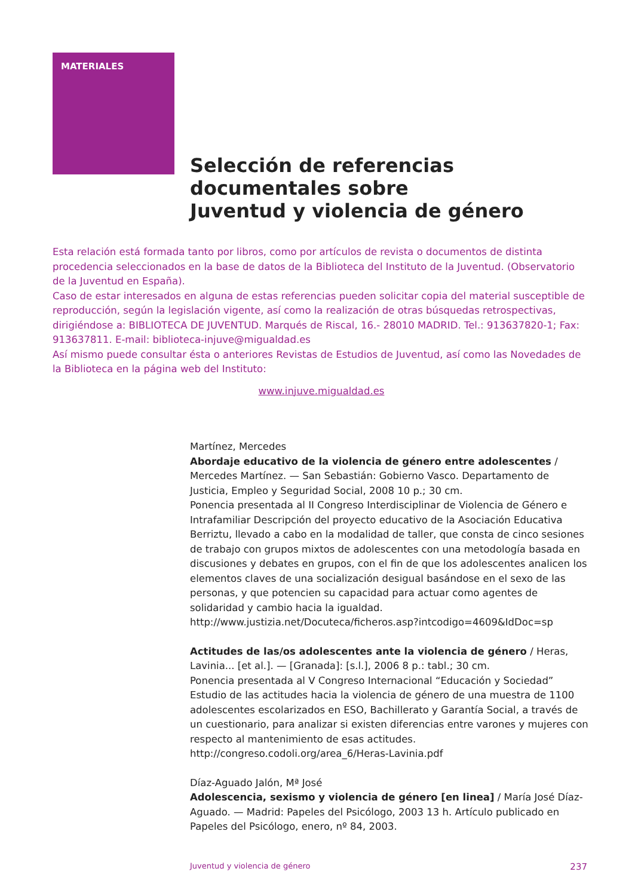MATERIALES
Selección de referencias
documentales sobre
Juventud y violencia de género
Esta relación está formada tanto por libros, como por artículos de revista o documentos de distinta procedencia seleccionados en la base de datos de la Biblioteca del Instituto de la Juventud. (Observatorio de la Juventud en España).
Caso de estar interesados en alguna de estas referencias pueden solicitar copia del material susceptible de reproducción, según la legislación vigente, así como la realización de otras búsquedas retrospectivas, dirigiéndose a: BIBLIOTECA DE JUVENTUD. Marqués de Riscal, 16.- 28010 MADRID. Tel.: 913637820-1; Fax: 913637811. E-mail: biblioteca-injuve@migualdad.es
Así mismo puede consultar ésta o anteriores Revistas de Estudios de Juventud, así como las Novedades de la Biblioteca en la página web del Instituto:
www.injuve.migualdad.es
Martínez, Mercedes
Abordaje educativo de la violencia de género entre adolescentes / Mercedes Martínez. — San Sebastián: Gobierno Vasco. Departamento de Justicia, Empleo y Seguridad Social, 2008 10 p.; 30 cm.
Ponencia presentada al II Congreso Interdisciplinar de Violencia de Género e Intrafamiliar Descripción del proyecto educativo de la Asociación Educativa Berriztu, llevado a cabo en la modalidad de taller, que consta de cinco sesiones de trabajo con grupos mixtos de adolescentes con una metodología basada en discusiones y debates en grupos, con el fin de que los adolescentes analicen los elementos claves de una socialización desigual basándose en el sexo de las personas, y que potencien su capacidad para actuar como agentes de solidaridad y cambio hacia la igualdad.
http://www.justizia.net/Docuteca/ficheros.asp?intcodigo=4609&IdDoc=sp
Actitudes de las/os adolescentes ante la violencia de género / Heras, Lavinia... [et al.]. — [Granada]: [s.l.], 2006 8 p.: tabl.; 30 cm.
Ponencia presentada al V Congreso Internacional “Educación y Sociedad” Estudio de las actitudes hacia la violencia de género de una muestra de 1100 adolescentes escolarizados en ESO, Bachillerato y Garantía Social, a través de un cuestionario, para analizar si existen diferencias entre varones y mujeres con respecto al mantenimiento de esas actitudes.
http://congreso.codoli.org/area_6/Heras-Lavinia.pdf
Díaz-Aguado Jalón, Mª José
Adolescencia, sexismo y violencia de género [en linea] / María José Díaz-Aguado. — Madrid: Papeles del Psicólogo, 2003 13 h. Artículo publicado en Papeles del Psicólogo, enero, nº 84, 2003.
Juventud y violencia de género 237